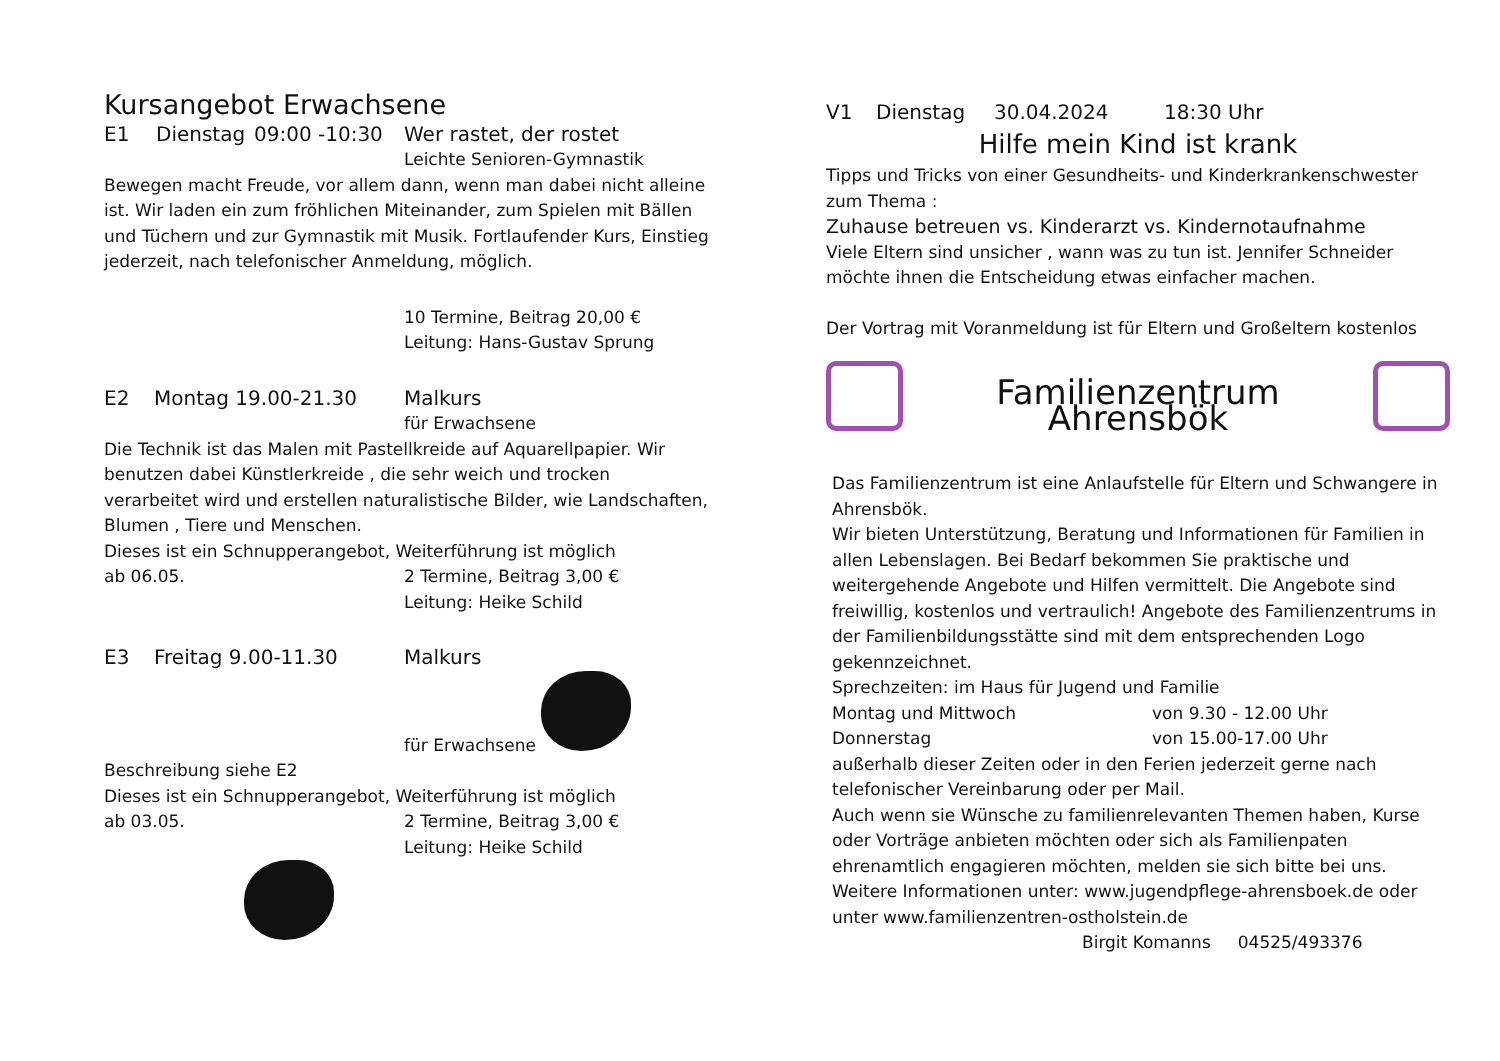Kursangebot Erwachsene
E1 Dienstag 09:00 -10:30 Wer rastet, der rostet
Leichte Senioren-Gymnastik
Bewegen macht Freude, vor allem dann, wenn man dabei nicht alleine ist. Wir laden ein zum fröhlichen Miteinander, zum Spielen mit Bällen und Tüchern und zur Gymnastik mit Musik. Fortlaufender Kurs, Einstieg jederzeit, nach telefonischer Anmeldung, möglich.
10 Termine, Beitrag 20,00 €
Leitung: Hans-Gustav Sprung
E2 Montag 19.00-21.30 Malkurs
für Erwachsene
Die Technik ist das Malen mit Pastellkreide auf Aquarellpapier. Wir benutzen dabei Künstlerkreide , die sehr weich und trocken verarbeitet wird und erstellen naturalistische Bilder, wie Landschaften, Blumen , Tiere und Menschen.
Dieses ist ein Schnupperangebot, Weiterführung ist möglich
ab 06.05. 2 Termine, Beitrag 3,00 €
Leitung: Heike Schild
E3 Freitag 9.00-11.30 Malkurs
für Erwachsene
Beschreibung siehe E2
Dieses ist ein Schnupperangebot, Weiterführung ist möglich
ab 03.05. 2 Termine, Beitrag 3,00 €
Leitung: Heike Schild
V1 Dienstag 30.04.2024 18:30 Uhr
Hilfe mein Kind ist krank
Tipps und Tricks von einer Gesundheits- und Kinderkrankenschwester zum Thema :
Zuhause betreuen vs. Kinderarzt vs. Kindernotaufnahme
Viele Eltern sind unsicher , wann was zu tun ist. Jennifer Schneider möchte ihnen die Entscheidung etwas einfacher machen.
Der Vortrag mit Voranmeldung ist für Eltern und Großeltern kostenlos
Familienzentrum Ahrensbök
Das Familienzentrum ist eine Anlaufstelle für Eltern und Schwangere in Ahrensbök.
Wir bieten Unterstützung, Beratung und Informationen für Familien in allen Lebenslagen. Bei Bedarf bekommen Sie praktische und weitergehende Angebote und Hilfen vermittelt. Die Angebote sind freiwillig, kostenlos und vertraulich! Angebote des Familienzentrums in der Familienbildungsstätte sind mit dem entsprechenden Logo gekennzeichnet.
Sprechzeiten: im Haus für Jugend und Familie
Montag und Mittwoch von 9.30 - 12.00 Uhr
Donnerstag von 15.00-17.00 Uhr
außerhalb dieser Zeiten oder in den Ferien jederzeit gerne nach telefonischer Vereinbarung oder per Mail.
Auch wenn sie Wünsche zu familienrelevanten Themen haben, Kurse oder Vorträge anbieten möchten oder sich als Familienpaten ehrenamtlich engagieren möchten, melden sie sich bitte bei uns.
Weitere Informationen unter: www.jugendpflege-ahrensboek.de oder unter www.familienzentren-ostholstein.de
Birgit Komanns 04525/493376